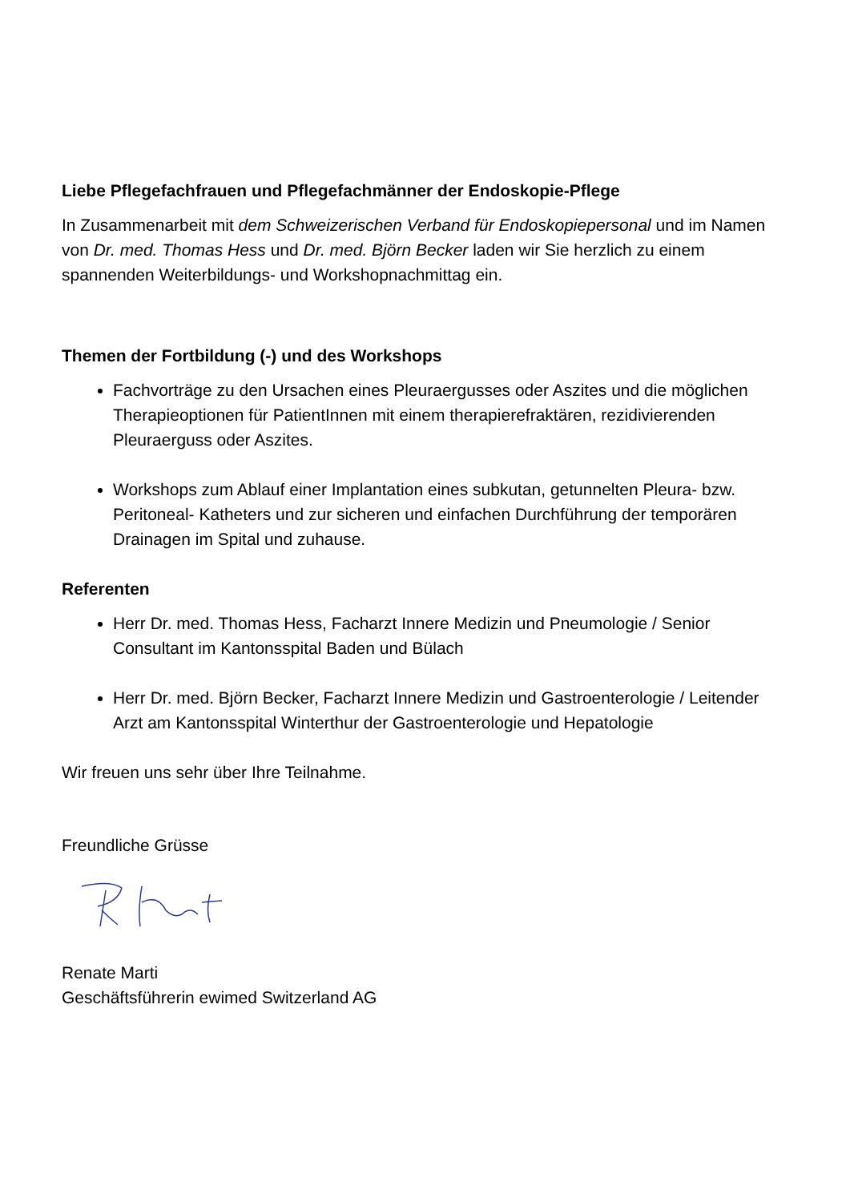Liebe Pflegefachfrauen und Pflegefachmänner der Endoskopie-Pflege
In Zusammenarbeit mit dem Schweizerischen Verband für Endoskopiepersonal und im Namen von Dr. med. Thomas Hess und Dr. med. Björn Becker laden wir Sie herzlich zu einem spannenden Weiterbildungs- und Workshopnachmittag ein.
Themen der Fortbildung (-) und des Workshops
Fachvorträge zu den Ursachen eines Pleuraergusses oder Aszites und die möglichen Therapieoptionen für PatientInnen mit einem therapierefraktären, rezidivierenden Pleuraerguss oder Aszites.
Workshops zum Ablauf einer Implantation eines subkutan, getunnelten Pleura- bzw. Peritoneal- Katheters und zur sicheren und einfachen Durchführung der temporären Drainagen im Spital und zuhause.
Referenten
Herr Dr. med. Thomas Hess, Facharzt Innere Medizin und Pneumologie / Senior Consultant im Kantonsspital Baden und Bülach
Herr Dr. med. Björn Becker, Facharzt Innere Medizin und Gastroenterologie / Leitender Arzt am Kantonsspital Winterthur der Gastroenterologie und Hepatologie
Wir freuen uns sehr über Ihre Teilnahme.
Freundliche Grüsse
Renate Marti
Geschäftsführerin ewimed Switzerland AG